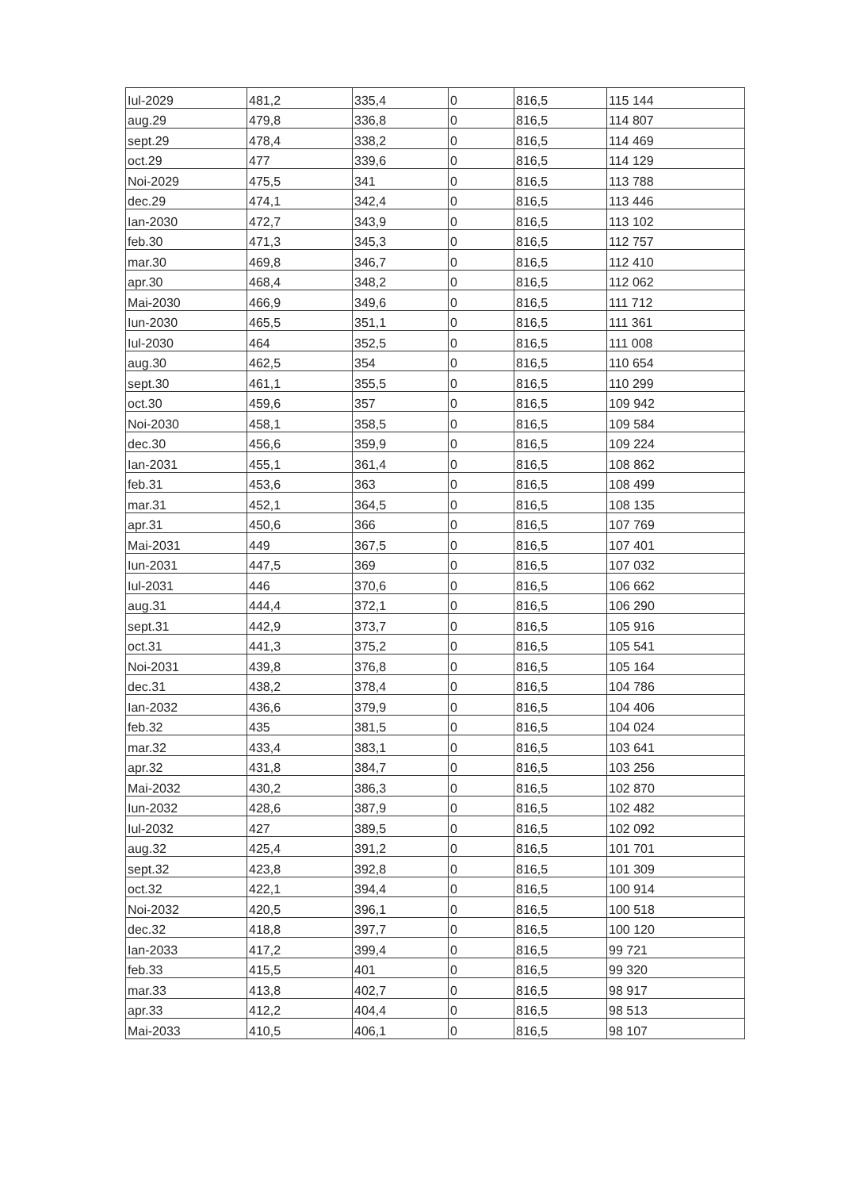| Iul-2029 | 481,2 | 335,4 | 0 | 816,5 | 115 144 |
| aug.29 | 479,8 | 336,8 | 0 | 816,5 | 114 807 |
| sept.29 | 478,4 | 338,2 | 0 | 816,5 | 114 469 |
| oct.29 | 477 | 339,6 | 0 | 816,5 | 114 129 |
| Noi-2029 | 475,5 | 341 | 0 | 816,5 | 113 788 |
| dec.29 | 474,1 | 342,4 | 0 | 816,5 | 113 446 |
| Ian-2030 | 472,7 | 343,9 | 0 | 816,5 | 113 102 |
| feb.30 | 471,3 | 345,3 | 0 | 816,5 | 112 757 |
| mar.30 | 469,8 | 346,7 | 0 | 816,5 | 112 410 |
| apr.30 | 468,4 | 348,2 | 0 | 816,5 | 112 062 |
| Mai-2030 | 466,9 | 349,6 | 0 | 816,5 | 111 712 |
| Iun-2030 | 465,5 | 351,1 | 0 | 816,5 | 111 361 |
| Iul-2030 | 464 | 352,5 | 0 | 816,5 | 111 008 |
| aug.30 | 462,5 | 354 | 0 | 816,5 | 110 654 |
| sept.30 | 461,1 | 355,5 | 0 | 816,5 | 110 299 |
| oct.30 | 459,6 | 357 | 0 | 816,5 | 109 942 |
| Noi-2030 | 458,1 | 358,5 | 0 | 816,5 | 109 584 |
| dec.30 | 456,6 | 359,9 | 0 | 816,5 | 109 224 |
| Ian-2031 | 455,1 | 361,4 | 0 | 816,5 | 108 862 |
| feb.31 | 453,6 | 363 | 0 | 816,5 | 108 499 |
| mar.31 | 452,1 | 364,5 | 0 | 816,5 | 108 135 |
| apr.31 | 450,6 | 366 | 0 | 816,5 | 107 769 |
| Mai-2031 | 449 | 367,5 | 0 | 816,5 | 107 401 |
| Iun-2031 | 447,5 | 369 | 0 | 816,5 | 107 032 |
| Iul-2031 | 446 | 370,6 | 0 | 816,5 | 106 662 |
| aug.31 | 444,4 | 372,1 | 0 | 816,5 | 106 290 |
| sept.31 | 442,9 | 373,7 | 0 | 816,5 | 105 916 |
| oct.31 | 441,3 | 375,2 | 0 | 816,5 | 105 541 |
| Noi-2031 | 439,8 | 376,8 | 0 | 816,5 | 105 164 |
| dec.31 | 438,2 | 378,4 | 0 | 816,5 | 104 786 |
| Ian-2032 | 436,6 | 379,9 | 0 | 816,5 | 104 406 |
| feb.32 | 435 | 381,5 | 0 | 816,5 | 104 024 |
| mar.32 | 433,4 | 383,1 | 0 | 816,5 | 103 641 |
| apr.32 | 431,8 | 384,7 | 0 | 816,5 | 103 256 |
| Mai-2032 | 430,2 | 386,3 | 0 | 816,5 | 102 870 |
| Iun-2032 | 428,6 | 387,9 | 0 | 816,5 | 102 482 |
| Iul-2032 | 427 | 389,5 | 0 | 816,5 | 102 092 |
| aug.32 | 425,4 | 391,2 | 0 | 816,5 | 101 701 |
| sept.32 | 423,8 | 392,8 | 0 | 816,5 | 101 309 |
| oct.32 | 422,1 | 394,4 | 0 | 816,5 | 100 914 |
| Noi-2032 | 420,5 | 396,1 | 0 | 816,5 | 100 518 |
| dec.32 | 418,8 | 397,7 | 0 | 816,5 | 100 120 |
| Ian-2033 | 417,2 | 399,4 | 0 | 816,5 | 99 721 |
| feb.33 | 415,5 | 401 | 0 | 816,5 | 99 320 |
| mar.33 | 413,8 | 402,7 | 0 | 816,5 | 98 917 |
| apr.33 | 412,2 | 404,4 | 0 | 816,5 | 98 513 |
| Mai-2033 | 410,5 | 406,1 | 0 | 816,5 | 98 107 |